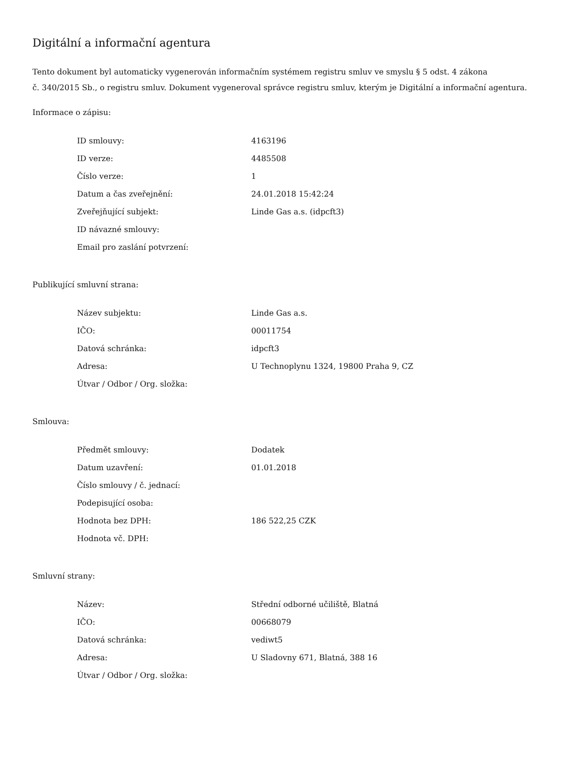Digitální a informační agentura
Tento dokument byl automaticky vygenerován informačním systémem registru smluv ve smyslu § 5 odst. 4 zákona
č. 340/2015 Sb., o registru smluv. Dokument vygeneroval správce registru smluv, kterým je Digitální a informační agentura.
Informace o zápisu:
| ID smlouvy: | 4163196 |
| ID verze: | 4485508 |
| Číslo verze: | 1 |
| Datum a čas zveřejnění: | 24.01.2018 15:42:24 |
| Zveřejňující subjekt: | Linde Gas a.s. (idpcft3) |
| ID návazné smlouvy: | |
| Email pro zaslání potvrzení: | |
Publikující smluvní strana:
| Název subjektu: | Linde Gas a.s. |
| IČO: | 00011754 |
| Datová schránka: | idpcft3 |
| Adresa: | U Technoplynu 1324, 19800 Praha 9, CZ |
| Útvar / Odbor / Org. složka: | |
Smlouva:
| Předmět smlouvy: | Dodatek |
| Datum uzavření: | 01.01.2018 |
| Číslo smlouvy / č. jednací: | |
| Podepisující osoba: | |
| Hodnota bez DPH: | 186 522,25 CZK |
| Hodnota vč. DPH: | |
Smluvní strany:
| Název: | Střední odborné učiliště, Blatná |
| IČO: | 00668079 |
| Datová schránka: | vediwt5 |
| Adresa: | U Sladovny 671, Blatná, 388 16 |
| Útvar / Odbor / Org. složka: | |